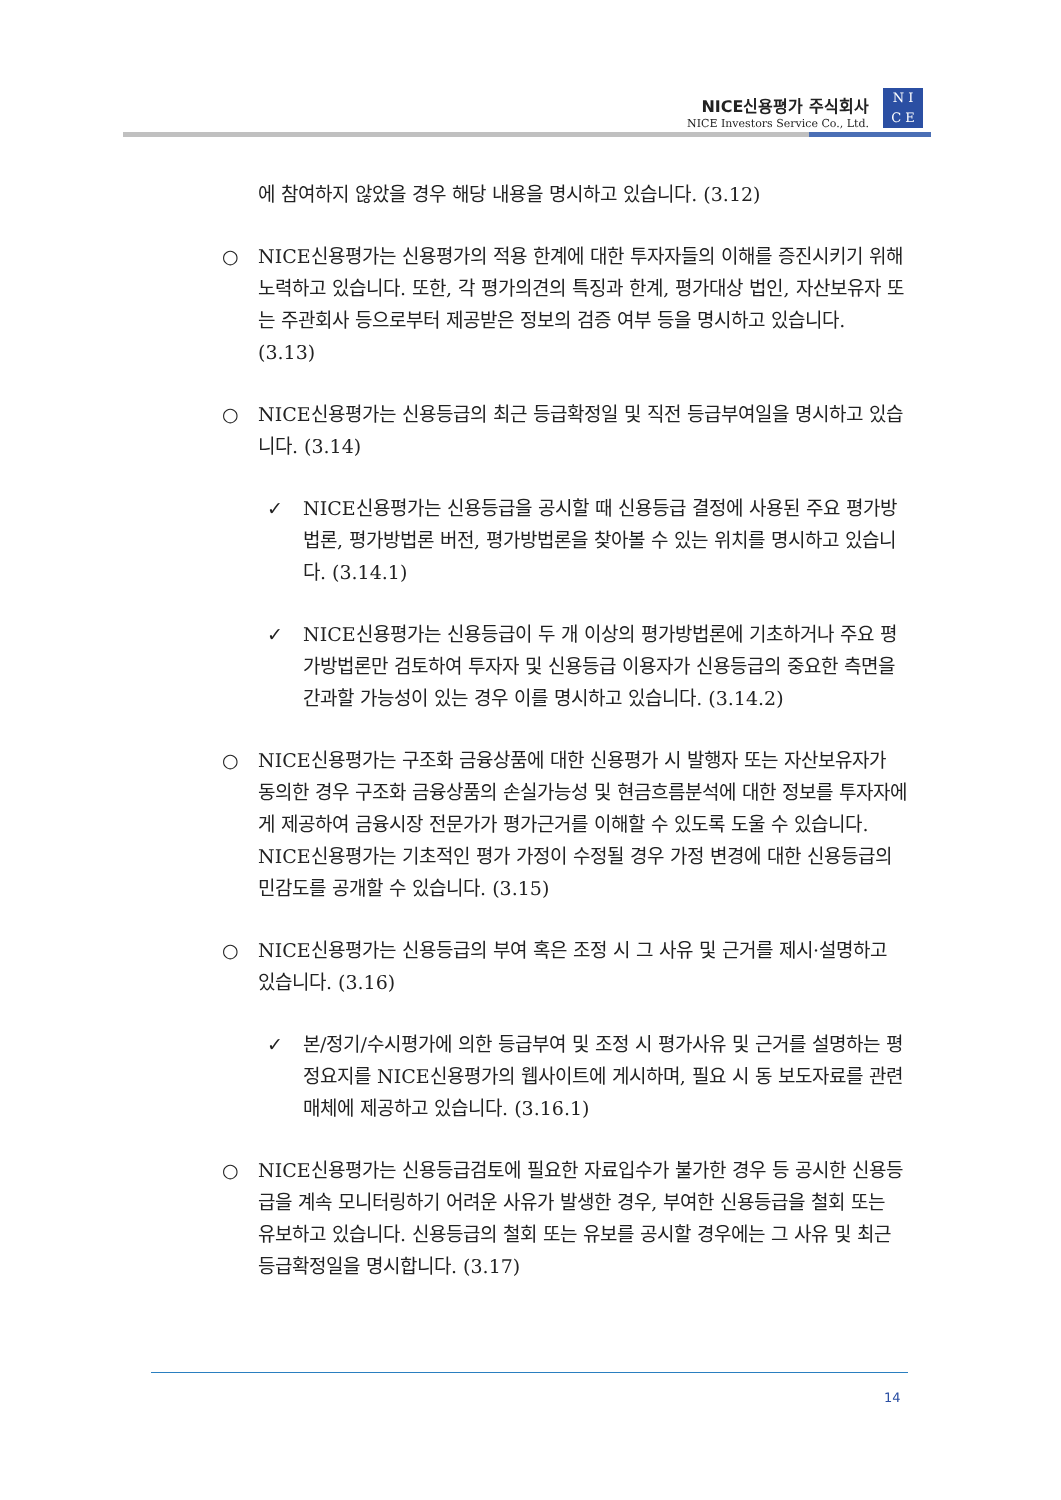NICE신용평가 주식회사
NICE Investors Service Co., Ltd.
N I
C E
에 참여하지 않았을 경우 해당 내용을 명시하고 있습니다. (3.12)
○ NICE신용평가는 신용평가의 적용 한계에 대한 투자자들의 이해를 증진시키기 위해 노력하고 있습니다. 또한, 각 평가의견의 특징과 한계, 평가대상 법인, 자산보유자 또는 주관회사 등으로부터 제공받은 정보의 검증 여부 등을 명시하고 있습니다. (3.13)
○ NICE신용평가는 신용등급의 최근 등급확정일 및 직전 등급부여일을 명시하고 있습니다. (3.14)
✓ NICE신용평가는 신용등급을 공시할 때 신용등급 결정에 사용된 주요 평가방법론, 평가방법론 버전, 평가방법론을 찾아볼 수 있는 위치를 명시하고 있습니다. (3.14.1)
✓ NICE신용평가는 신용등급이 두 개 이상의 평가방법론에 기초하거나 주요 평가방법론만 검토하여 투자자 및 신용등급 이용자가 신용등급의 중요한 측면을 간과할 가능성이 있는 경우 이를 명시하고 있습니다. (3.14.2)
○ NICE신용평가는 구조화 금융상품에 대한 신용평가 시 발행자 또는 자산보유자가 동의한 경우 구조화 금융상품의 손실가능성 및 현금흐름분석에 대한 정보를 투자자에게 제공하여 금융시장 전문가가 평가근거를 이해할 수 있도록 도울 수 있습니다. NICE신용평가는 기초적인 평가 가정이 수정될 경우 가정 변경에 대한 신용등급의 민감도를 공개할 수 있습니다. (3.15)
○ NICE신용평가는 신용등급의 부여 혹은 조정 시 그 사유 및 근거를 제시·설명하고 있습니다. (3.16)
✓ 본/정기/수시평가에 의한 등급부여 및 조정 시 평가사유 및 근거를 설명하는 평정요지를 NICE신용평가의 웹사이트에 게시하며, 필요 시 동 보도자료를 관련매체에 제공하고 있습니다. (3.16.1)
○ NICE신용평가는 신용등급검토에 필요한 자료입수가 불가한 경우 등 공시한 신용등급을 계속 모니터링하기 어려운 사유가 발생한 경우, 부여한 신용등급을 철회 또는 유보하고 있습니다. 신용등급의 철회 또는 유보를 공시할 경우에는 그 사유 및 최근 등급확정일을 명시합니다. (3.17)
14